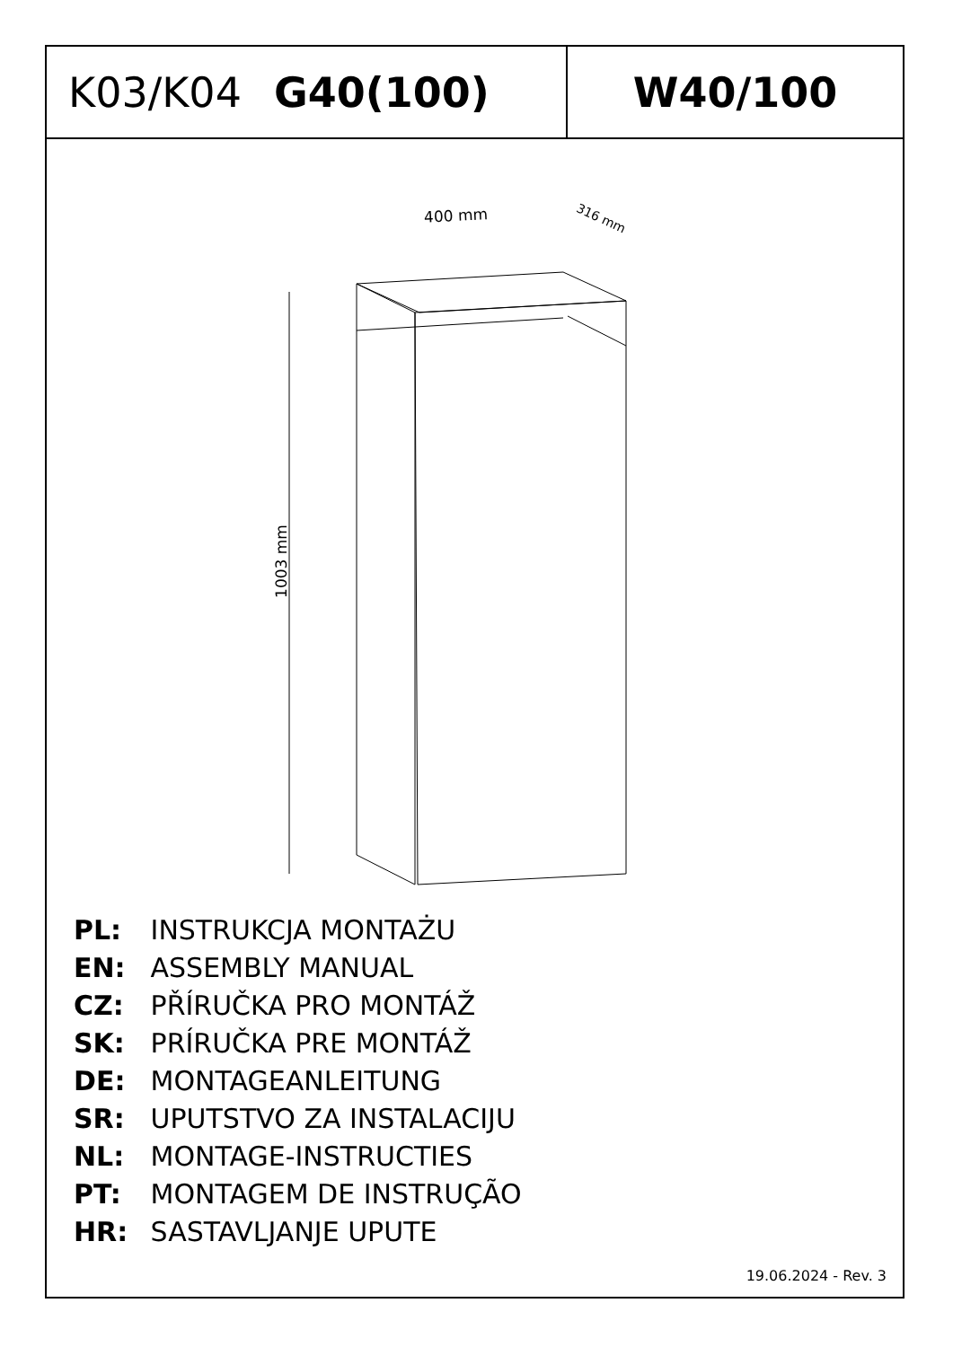K03/K04 G40(100) W40/100
400 mm 316 mm
1003 mm
PL: INSTRUKCJA MONTAŻU
EN: ASSEMBLY MANUAL
CZ: PŘÍRUČKA PRO MONTÁŽ
SK: PRÍRUČKA PRE MONTÁŽ
DE: MONTAGEANLEITUNG
SR: UPUTSTVO ZA INSTALACIJU
NL: MONTAGE-INSTRUCTIES
PT: MONTAGEM DE INSTRUÇÃO
HR: SASTAVLJANJE UPUTE
19.06.2024 - Rev. 3